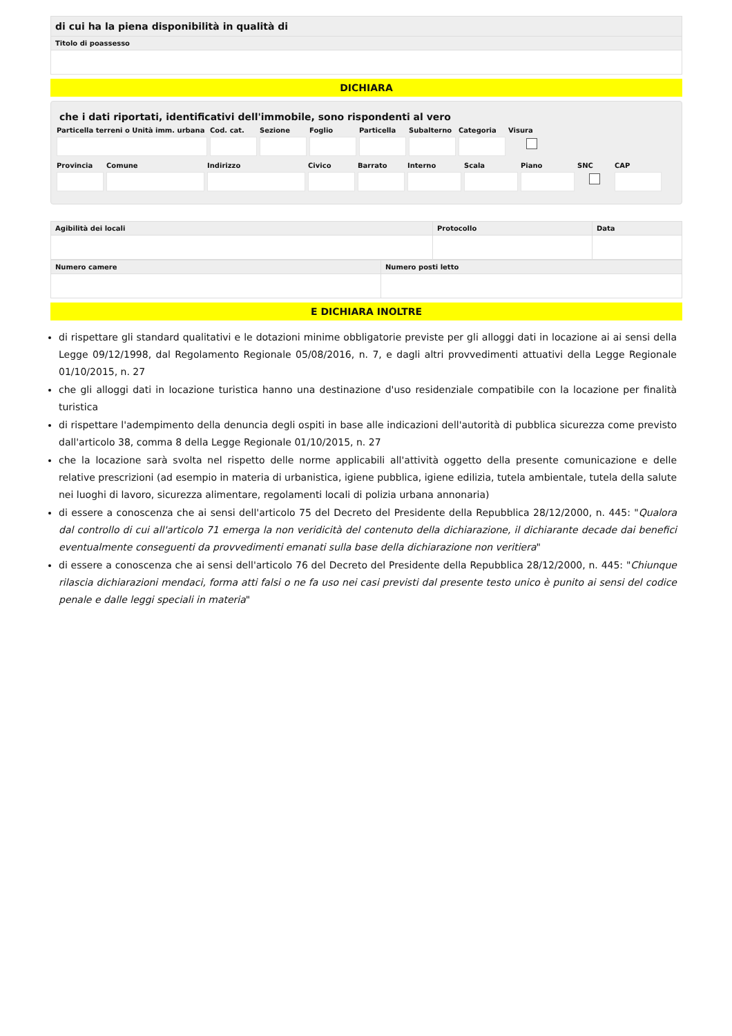| di cui ha la piena disponibilità in qualità di |
| --- |
| Titolo di poassesso |
DICHIARA
che i dati riportati, identificativi dell'immobile, sono rispondenti al vero
Particella terreni o Unità imm. urbana
Cod. cat. Sezione Foglio Particella Subalterno Categoria Visura
Provincia Comune Indirizzo Civico Barrato Interno Scala Piano SNC CAP
| Agibilità dei locali | Protocollo | Data |
| --- | --- | --- |
| Numero camere | Numero posti letto |
| --- | --- |
E DICHIARA INOLTRE
di rispettare gli standard qualitativi e le dotazioni minime obbligatorie previste per gli alloggi dati in locazione ai ai sensi della Legge 09/12/1998, dal Regolamento Regionale 05/08/2016, n. 7, e dagli altri provvedimenti attuativi della Legge Regionale 01/10/2015, n. 27
che gli alloggi dati in locazione turistica hanno una destinazione d'uso residenziale compatibile con la locazione per finalità turistica
di rispettare l'adempimento della denuncia degli ospiti in base alle indicazioni dell'autorità di pubblica sicurezza come previsto dall'articolo 38, comma 8 della Legge Regionale 01/10/2015, n. 27
che la locazione sarà svolta nel rispetto delle norme applicabili all'attività oggetto della presente comunicazione e delle relative prescrizioni (ad esempio in materia di urbanistica, igiene pubblica, igiene edilizia, tutela ambientale, tutela della salute nei luoghi di lavoro, sicurezza alimentare, regolamenti locali di polizia urbana annonaria)
di essere a conoscenza che ai sensi dell'articolo 75 del Decreto del Presidente della Repubblica 28/12/2000, n. 445: "Qualora dal controllo di cui all'articolo 71 emerga la non veridicità del contenuto della dichiarazione, il dichiarante decade dai benefici eventualmente conseguenti da provvedimenti emanati sulla base della dichiarazione non veritiera"
di essere a conoscenza che ai sensi dell'articolo 76 del Decreto del Presidente della Repubblica 28/12/2000, n. 445: "Chiunque rilascia dichiarazioni mendaci, forma atti falsi o ne fa uso nei casi previsti dal presente testo unico è punito ai sensi del codice penale e dalle leggi speciali in materia"